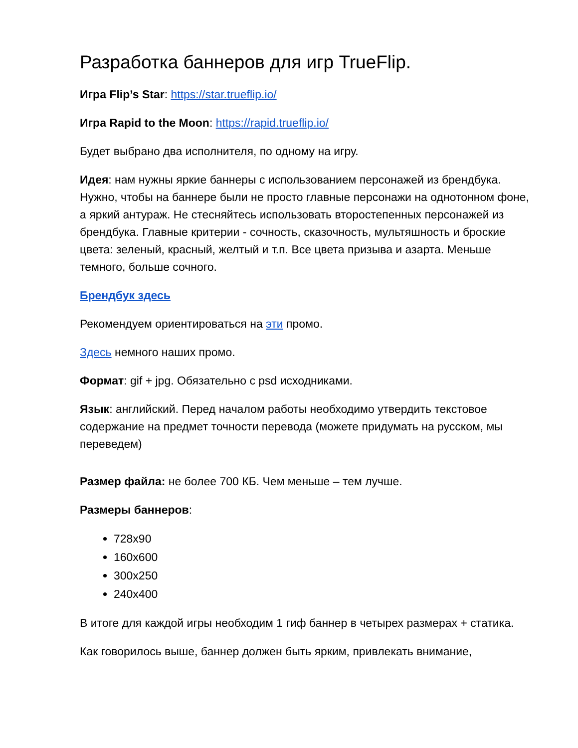Разработка баннеров для игр TrueFlip.
Игра Flip’s Star: https://star.trueflip.io/
Игра Rapid to the Moon: https://rapid.trueflip.io/
Будет выбрано два исполнителя, по одному на игру.
Идея: нам нужны яркие баннеры с использованием персонажей из брендбука. Нужно, чтобы на баннере были не просто главные персонажи на однотонном фоне, а яркий антураж. Не стесняйтесь использовать второстепенных персонажей из брендбука. Главные критерии - сочность, сказочность, мультяшность и броские цвета: зеленый, красный, желтый и т.п. Все цвета призыва и азарта. Меньше темного, больше сочного.
Брендбук здесь
Рекомендуем ориентироваться на эти промо.
Здесь немного наших промо.
Формат: gif + jpg. Обязательно с psd исходниками.
Язык: английский. Перед началом работы необходимо утвердить текстовое содержание на предмет точности перевода (можете придумать на русском, мы переведем)
Размер файла: не более 700 КБ. Чем меньше – тем лучше.
Размеры баннеров:
728x90
160x600
300x250
240x400
В итоге для каждой игры необходим 1 гиф баннер в четырех размерах + статика.
Как говорилось выше, баннер должен быть ярким, привлекать внимание,